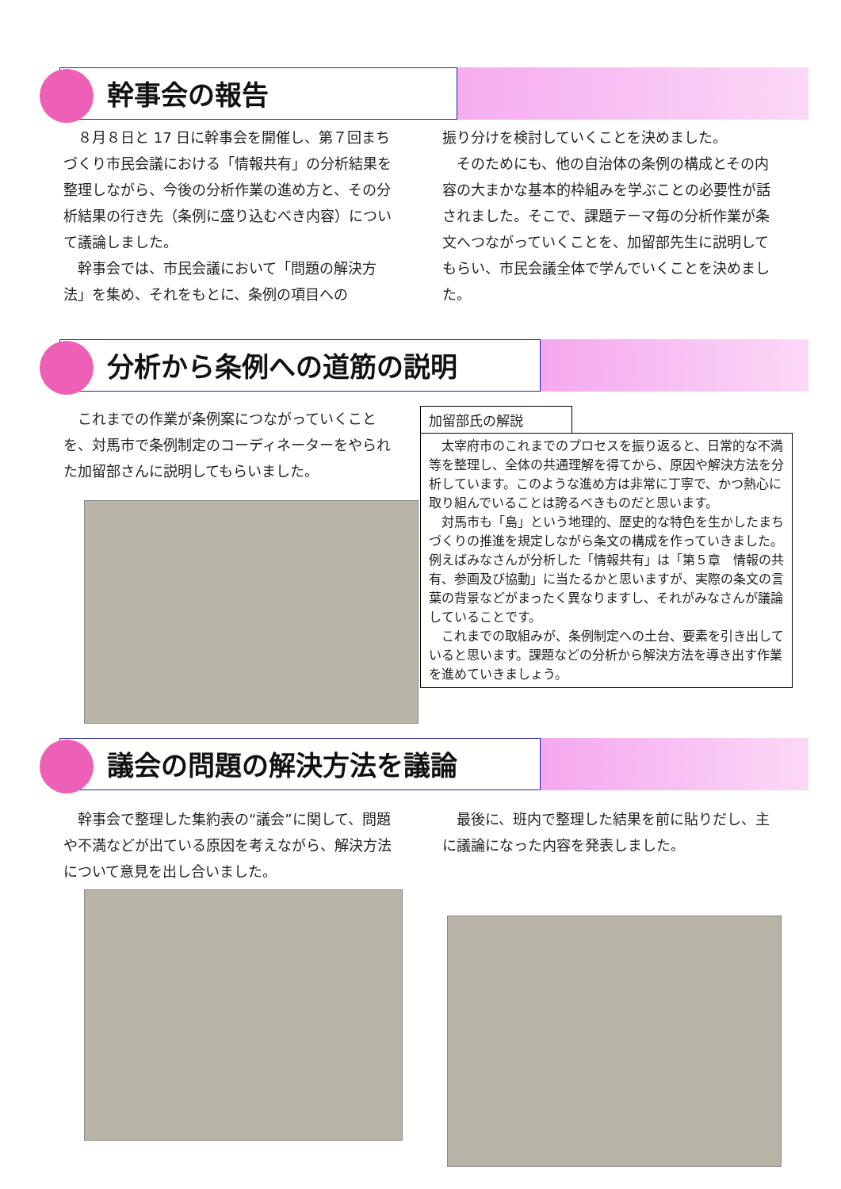幹事会の報告
８月８日と 17 日に幹事会を開催し、第７回まちづくり市民会議における「情報共有」の分析結果を整理しながら、今後の分析作業の進め方と、その分析結果の行き先（条例に盛り込むべき内容）について議論しました。
幹事会では、市民会議において「問題の解決方法」を集め、それをもとに、条例の項目への
振り分けを検討していくことを決めました。
そのためにも、他の自治体の条例の構成とその内容の大まかな基本的枠組みを学ぶことの必要性が話されました。そこで、課題テーマ毎の分析作業が条文へつながっていくことを、加留部先生に説明してもらい、市民会議全体で学んでいくことを決めました。
分析から条例への道筋の説明
これまでの作業が条例案につながっていくことを、対馬市で条例制定のコーディネーターをやられた加留部さんに説明してもらいました。
加留部氏の解説
太宰府市のこれまでのプロセスを振り返ると、日常的な不満等を整理し、全体の共通理解を得てから、原因や解決方法を分析しています。このような進め方は非常に丁寧で、かつ熱心に取り組んでいることは誇るべきものだと思います。
対馬市も「島」という地理的、歴史的な特色を生かしたまちづくりの推進を規定しながら条文の構成を作っていきました。例えばみなさんが分析した「情報共有」は「第５章　情報の共有、参画及び協動」に当たるかと思いますが、実際の条文の言葉の背景などがまったく異なりますし、それがみなさんが議論していることです。
これまでの取組みが、条例制定への土台、要素を引き出していると思います。課題などの分析から解決方法を導き出す作業を進めていきましょう。
議会の問題の解決方法を議論
幹事会で整理した集約表の“議会”に関して、問題や不満などが出ている原因を考えながら、解決方法について意見を出し合いました。
最後に、班内で整理した結果を前に貼りだし、主に議論になった内容を発表しました。